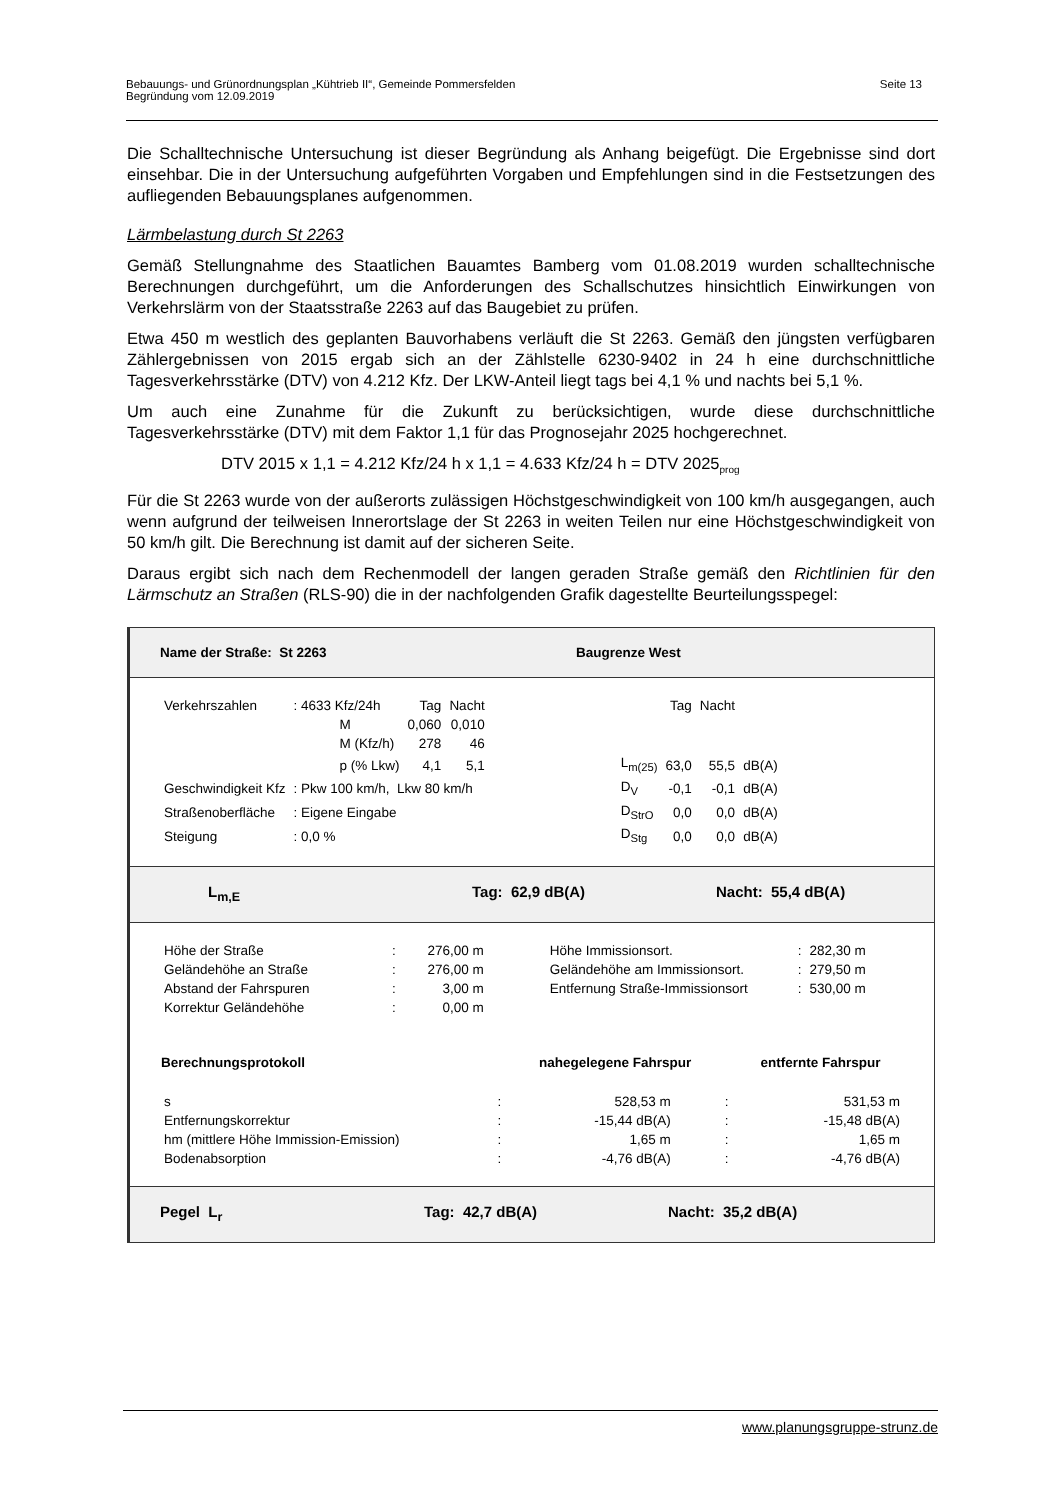Bebauungs- und Grünordnungsplan „Kühtrieb II“, Gemeinde Pommersfelden
Begründung vom 12.09.2019
Seite 13
Die Schalltechnische Untersuchung ist dieser Begründung als Anhang beigefügt. Die Ergebnisse sind dort einsehbar. Die in der Untersuchung aufgeführten Vorgaben und Empfehlungen sind in die Festsetzungen des aufliegenden Bebauungsplanes aufgenommen.
Lärmbelastung durch St 2263
Gemäß Stellungnahme des Staatlichen Bauamtes Bamberg vom 01.08.2019 wurden schalltechnische Berechnungen durchgeführt, um die Anforderungen des Schallschutzes hinsichtlich Einwirkungen von Verkehrslärm von der Staatsstraße 2263 auf das Baugebiet zu prüfen.
Etwa 450 m westlich des geplanten Bauvorhabens verläuft die St 2263. Gemäß den jüngsten verfügbaren Zählergebnissen von 2015 ergab sich an der Zählstelle 6230-9402 in 24 h eine durchschnittliche Tagesverkehrsstärke (DTV) von 4.212 Kfz. Der LKW-Anteil liegt tags bei 4,1 % und nachts bei 5,1 %.
Um auch eine Zunahme für die Zukunft zu berücksichtigen, wurde diese durchschnittliche Tagesverkehrsstärke (DTV) mit dem Faktor 1,1 für das Prognosejahr 2025 hochgerechnet.
DTV 2015 x 1,1 = 4.212 Kfz/24 h x 1,1 = 4.633 Kfz/24 h = DTV 2025<sub>prog</sub>
Für die St 2263 wurde von der außerorts zulässigen Höchstgeschwindigkeit von 100 km/h ausgegangen, auch wenn aufgrund der teilweisen Innerortslage der St 2263 in weiten Teilen nur eine Höchstgeschwindigkeit von 50 km/h gilt. Die Berechnung ist damit auf der sicheren Seite.
Daraus ergibt sich nach dem Rechenmodell der langen geraden Straße gemäß den Richtlinien für den Lärmschutz an Straßen (RLS-90) die in der nachfolgenden Grafik dagestellte Beurteilungsspegel:
Name der Straße: St 2263 Baugrenze West
| Verkehrszahlen | : 4633 Kfz/24h | Tag | Nacht | | | Tag | Nacht | |
| | M | 0,060 | 0,010 | | | | | |
| | M (Kfz/h) | 278 | 46 | | | | | |
| | p (% Lkw) | 4,1 | 5,1 | | L<sub>m(25)</sub> | 63,0 | 55,5 | dB(A) |
| Geschwindigkeit Kfz | : Pkw 100 km/h, Lkw 80 km/h | | | | D<sub>V</sub> | -0,1 | -0,1 | dB(A) |
| Straßenoberfläche | : Eigene Eingabe | | | | D<sub>StrO</sub> | 0,0 | 0,0 | dB(A) |
| Steigung | : 0,0 % | | | | D<sub>Stg</sub> | 0,0 | 0,0 | dB(A) |
L<sub>m,E</sub> Tag: 62,9 dB(A) Nacht: 55,4 dB(A)
| Höhe der Straße | : | 276,00 m | | Höhe Immissionsort. | : | 282,30 m |
| Geländehöhe an Straße | : | 276,00 m | | Geländehöhe am Immissionsort. | : | 279,50 m |
| Abstand der Fahrspuren | : | 3,00 m | | Entfernung Straße-Immissionsort | : | 530,00 m |
| Korrektur Geländehöhe | : | 0,00 m | | | | |
| Berechnungsprotokoll | | nahegelegene Fahrspur | | entfernte Fahrspur |
| s | : | 528,53 m | : | 531,53 m |
| Entfernungskorrektur | : | -15,44 dB(A) | : | -15,48 dB(A) |
| hm (mittlere Höhe Immission-Emission) | : | 1,65 m | : | 1,65 m |
| Bodenabsorption | : | -4,76 dB(A) | : | -4,76 dB(A) |
Pegel L<sub>r</sub> Tag: 42,7 dB(A) Nacht: 35,2 dB(A)
www.planungsgruppe-strunz.de